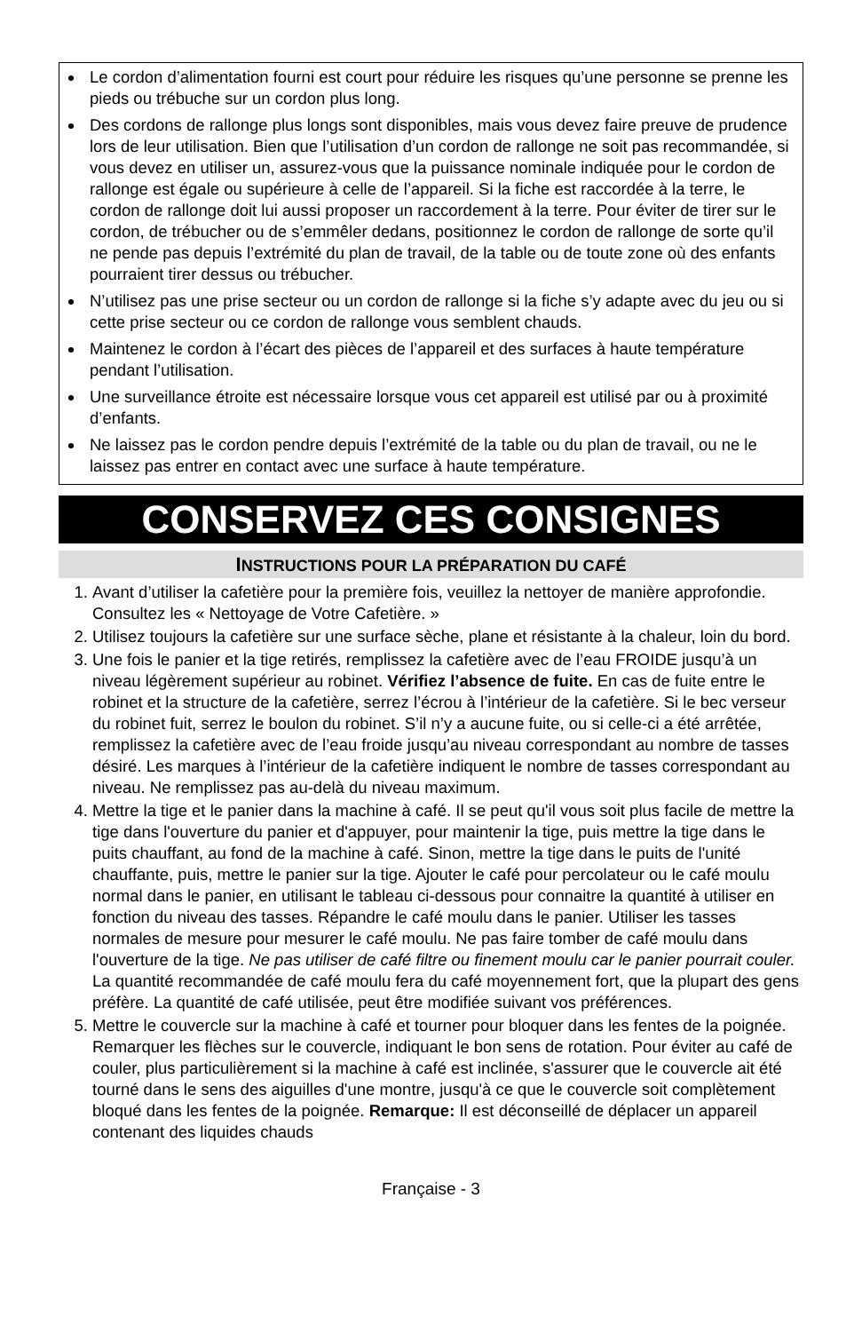Le cordon d’alimentation fourni est court pour réduire les risques qu’une personne se prenne les pieds ou trébuche sur un cordon plus long.
Des cordons de rallonge plus longs sont disponibles, mais vous devez faire preuve de prudence lors de leur utilisation. Bien que l’utilisation d’un cordon de rallonge ne soit pas recommandée, si vous devez en utiliser un, assurez-vous que la puissance nominale indiquée pour le cordon de rallonge est égale ou supérieure à celle de l’appareil. Si la fiche est raccordée à la terre, le cordon de rallonge doit lui aussi proposer un raccordement à la terre. Pour éviter de tirer sur le cordon, de trébucher ou de s’emmêler dedans, positionnez le cordon de rallonge de sorte qu’il ne pende pas depuis l’extrémité du plan de travail, de la table ou de toute zone où des enfants pourraient tirer dessus ou trébucher.
N’utilisez pas une prise secteur ou un cordon de rallonge si la fiche s’y adapte avec du jeu ou si cette prise secteur ou ce cordon de rallonge vous semblent chauds.
Maintenez le cordon à l’écart des pièces de l’appareil et des surfaces à haute température pendant l’utilisation.
Une surveillance étroite est nécessaire lorsque vous cet appareil est utilisé par ou à proximité d’enfants.
Ne laissez pas le cordon pendre depuis l’extrémité de la table ou du plan de travail, ou ne le laissez pas entrer en contact avec une surface à haute température.
CONSERVEZ CES CONSIGNES
INSTRUCTIONS POUR LA PRÉPARATION DU CAFÉ
1. Avant d’utiliser la cafetière pour la première fois, veuillez la nettoyer de manière approfondie. Consultez les « Nettoyage de Votre Cafetière. »
2. Utilisez toujours la cafetière sur une surface sèche, plane et résistante à la chaleur, loin du bord.
3. Une fois le panier et la tige retirés, remplissez la cafetière avec de l’eau FROIDE jusqu’à un niveau légèrement supérieur au robinet. Vérifiez l’absence de fuite. En cas de fuite entre le robinet et la structure de la cafetière, serrez l’écrou à l’intérieur de la cafetière. Si le bec verseur du robinet fuit, serrez le boulon du robinet. S’il n’y a aucune fuite, ou si celle-ci a été arrêtée, remplissez la cafetière avec de l’eau froide jusqu’au niveau correspondant au nombre de tasses désiré. Les marques à l’intérieur de la cafetière indiquent le nombre de tasses correspondant au niveau. Ne remplissez pas au-delà du niveau maximum.
4. Mettre la tige et le panier dans la machine à café. Il se peut qu'il vous soit plus facile de mettre la tige dans l'ouverture du panier et d'appuyer, pour maintenir la tige, puis mettre la tige dans le puits chauffant, au fond de la machine à café. Sinon, mettre la tige dans le puits de l'unité chauffante, puis, mettre le panier sur la tige. Ajouter le café pour percolateur ou le café moulu normal dans le panier, en utilisant le tableau ci-dessous pour connaitre la quantité à utiliser en fonction du niveau des tasses. Répandre le café moulu dans le panier. Utiliser les tasses normales de mesure pour mesurer le café moulu. Ne pas faire tomber de café moulu dans l'ouverture de la tige. Ne pas utiliser de café filtre ou finement moulu car le panier pourrait couler. La quantité recommandée de café moulu fera du café moyennement fort, que la plupart des gens préfère. La quantité de café utilisée, peut être modifiée suivant vos préférences.
5. Mettre le couvercle sur la machine à café et tourner pour bloquer dans les fentes de la poignée. Remarquer les flèches sur le couvercle, indiquant le bon sens de rotation. Pour éviter au café de couler, plus particulièrement si la machine à café est inclinée, s'assurer que le couvercle ait été tourné dans le sens des aiguilles d'une montre, jusqu'à ce que le couvercle soit complètement bloqué dans les fentes de la poignée. Remarque: Il est déconseillé de déplacer un appareil contenant des liquides chauds
Française - 3